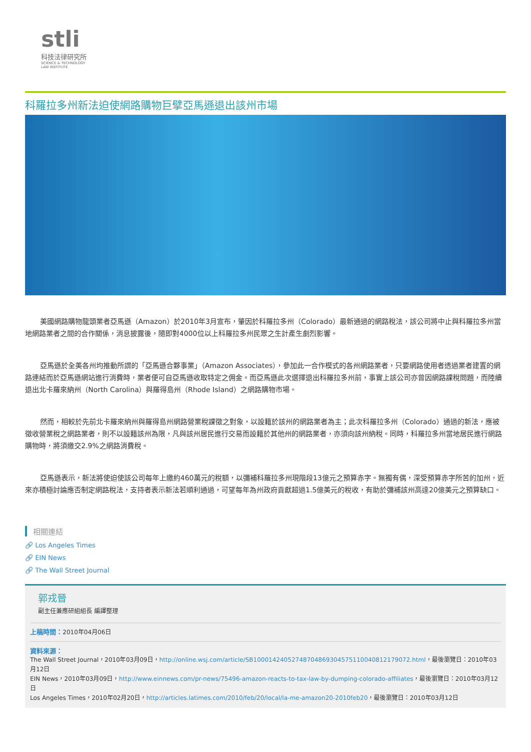stli
科技法律研究所
SCIENCE & TECHNOLOGY
LAW INSTITUTE
科羅拉多州新法迫使網路購物巨擘亞馬遜退出該州市場
美國網路購物龍頭業者亞馬遜（Amazon）於2010年3月宣布，肇因於科羅拉多州（Colorado）最新通過的網路稅法，該公司將中止與科羅拉多州當地網路業者之間的合作關係，消息披露後，隨即對4000位以上科羅拉多州民眾之生計產生劇烈影響。
亞馬遜於全美各州均推動所謂的「亞馬遜合夥事業」（Amazon Associates），參加此一合作模式的各州網路業者，只要網路使用者透過業者建置的網路連結而於亞馬遜網站進行消費時，業者便可自亞馬遜收取特定之佣金。而亞馬遜此次選擇退出科羅拉多州前，事實上該公司亦曾因網路課稅問題，而陸續退出北卡羅來納州（North Carolina）與羅得島州（Rhode Island）之網路購物市場。
然而，相較於先前北卡羅來納州與羅得島州網路營業稅課徵之對象，以設籍於該州的網路業者為主；此次科羅拉多州（Colorado）通過的新法，應被徵收營業稅之網路業者，則不以設籍該州為限，凡與該州居民進行交易而設籍於其他州的網路業者，亦須向該州納稅。同時，科羅拉多州當地居民進行網路購物時，將須繳交2.9%之網路消費稅。
亞馬遜表示，新法將使迫使該公司每年上繳約460萬元的稅額，以彌補科羅拉多州現階段13億元之預算赤字。無獨有偶，深受預算赤字所苦的加州，近來亦積極討論應否制定網路稅法，支持者表示新法若順利通過，可望每年為州政府貢獻超過1.5億美元的稅收，有助於彌補該州高達20億美元之預算缺口。
相關連結
🔗 Los Angeles Times
🔗 EIN News
🔗 The Wall Street Journal
郭戎晉
副主任兼應研組組長 編譯整理
上稿時間：2010年04月06日
資料來源：
The Wall Street Journal，2010年03月09日，http://online.wsj.com/article/SB10001424052748704869304575110040812179072.html，最後瀏覽日：2010年03月12日
EIN News，2010年03月09日，http://www.einnews.com/pr-news/75496-amazon-reacts-to-tax-law-by-dumping-colorado-affiliates，最後瀏覽日：2010年03月12日
Los Angeles Times，2010年02月20日，http://articles.latimes.com/2010/feb/20/local/la-me-amazon20-2010feb20，最後瀏覽日：2010年03月12日